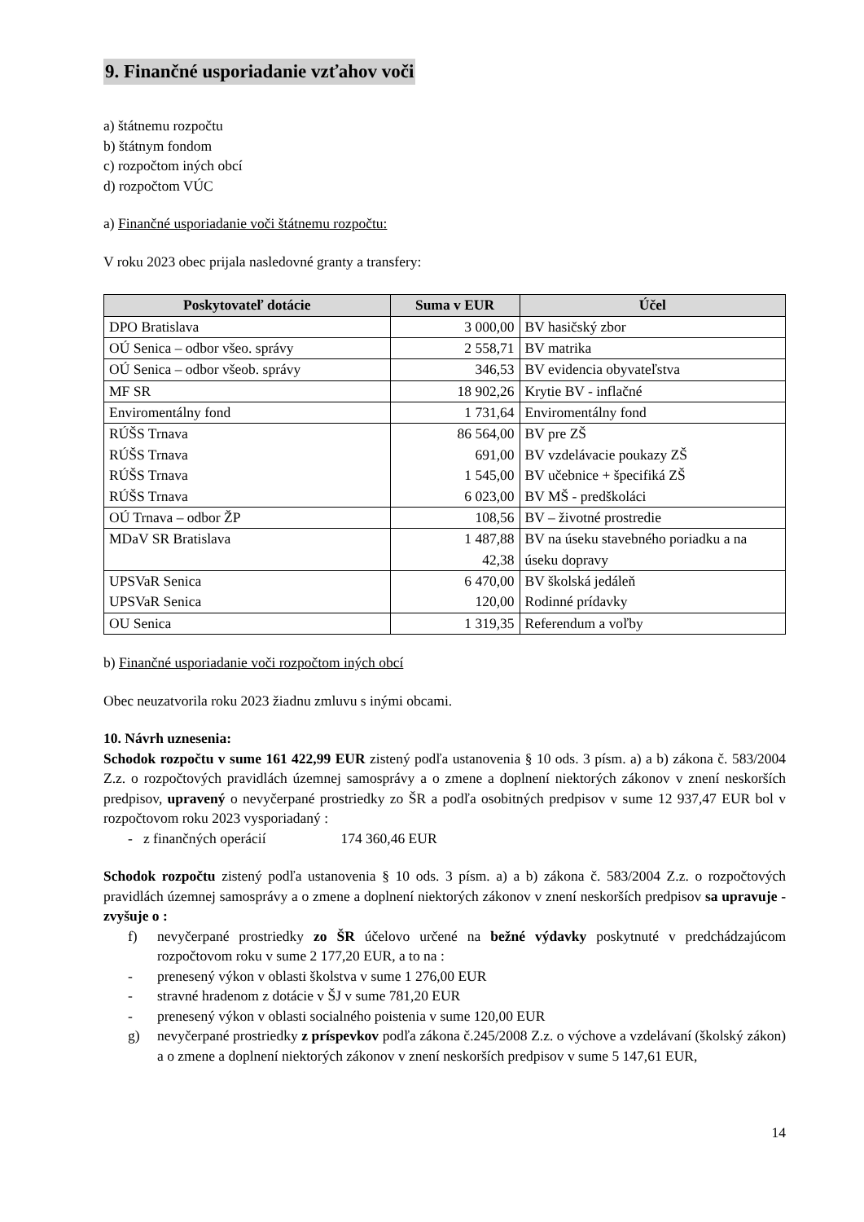9. Finančné usporiadanie vzťahov voči
a) štátnemu rozpočtu
b) štátnym fondom
c) rozpočtom iných obcí
d) rozpočtom VÚC
a) Finančné usporiadanie voči štátnemu rozpočtu:
V roku 2023 obec prijala nasledovné granty a transfery:
| Poskytovateľ dotácie | Suma v EUR | Účel |
| --- | --- | --- |
| DPO Bratislava | 3 000,00 | BV hasičský zbor |
| OÚ Senica – odbor všeo. správy | 2 558,71 | BV matrika |
| OÚ Senica – odbor všeob. správy | 346,53 | BV evidencia obyvateľstva |
| MF SR | 18 902,26 | Krytie BV - inflačné |
| Enviromentálny fond | 1 731,64 | Enviromentálny fond |
| RÚŠS Trnava RÚŠS Trnava RÚŠS Trnava RÚŠS Trnava | 86 564,00 691,00 1 545,00 6 023,00 | BV pre ZŠ BV vzdelávacie poukazy ZŠ BV učebnice + špecifiká ZŠ BV MŠ - predškoláci |
| OÚ Trnava – odbor ŽP | 108,56 | BV – životné prostredie |
| MDaV SR Bratislava | 1 487,88 42,38 | BV na úseku stavebného poriadku a na úseku dopravy |
| UPSVaR Senica UPSVaR Senica | 6 470,00 120,00 | BV školská jedáleň Rodinné prídavky |
| OU Senica | 1 319,35 | Referendum a voľby |
b) Finančné usporiadanie voči rozpočtom iných obcí
Obec neuzatvorila roku 2023 žiadnu zmluvu s inými obcami.
10. Návrh uznesenia:
Schodok rozpočtu v sume 161 422,99 EUR zistený podľa ustanovenia § 10 ods. 3 písm. a) a b) zákona č. 583/2004 Z.z. o rozpočtových pravidlách územnej samosprávy a o zmene a doplnení niektorých zákonov v znení neskorších predpisov, upravený o nevyčerpané prostriedky zo ŠR a podľa osobitných predpisov v sume 12 937,47 EUR bol v rozpočtovom roku 2023 vysporiadaný :
- z finančných operácií 174 360,46 EUR
Schodok rozpočtu zistený podľa ustanovenia § 10 ods. 3 písm. a) a b) zákona č. 583/2004 Z.z. o rozpočtových pravidlách územnej samosprávy a o zmene a doplnení niektorých zákonov v znení neskorších predpisov sa upravuje - zvyšuje o :
f) nevyčerpané prostriedky zo ŠR účelovo určené na bežné výdavky poskytnuté v predchádzajúcom rozpočtovom roku v sume 2 177,20 EUR, a to na :
- prenesený výkon v oblasti školstva v sume 1 276,00 EUR
- stravné hradenom z dotácie v ŠJ v sume 781,20 EUR
- prenesený výkon v oblasti socialného poistenia v sume 120,00 EUR
g) nevyčerpané prostriedky z príspevkov podľa zákona č.245/2008 Z.z. o výchove a vzdelávaní (školský zákon) a o zmene a doplnení niektorých zákonov v znení neskorších predpisov v sume 5 147,61 EUR,
14